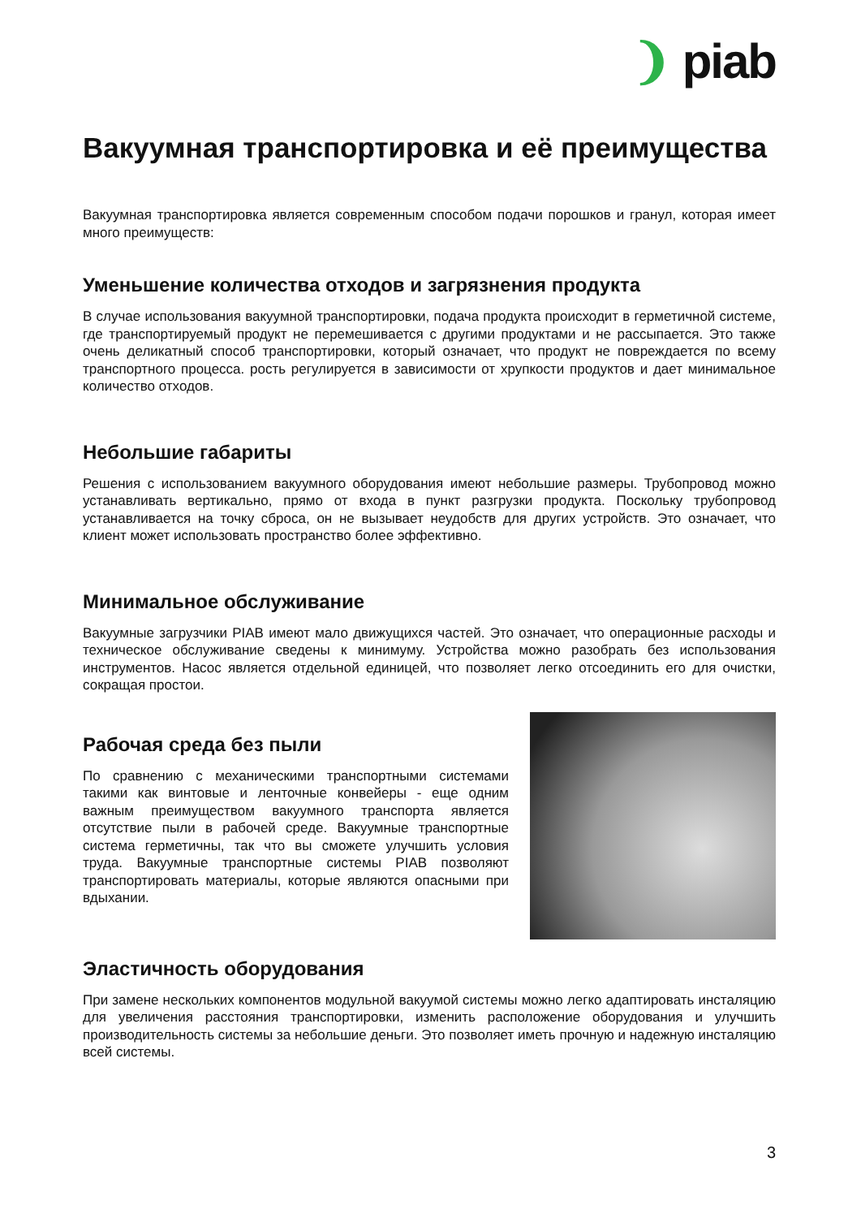❩ piab
Вакуумная транспортировка и её преимущества
Вакуумная транспортировка является современным способом подачи порошков и гранул, которая имеет много преимуществ:
Уменьшение количества отходов и загрязнения продукта
В случае использования вакуумной транспортировки, подача продукта происходит в герметичной системе, где транспортируемый продукт не перемешивается с другими продуктами и не рассыпается. Это также очень деликатный способ транспортировки, который означает, что продукт не повреждается по всему транспортного процесса. рость регулируется в зависимости от хрупкости продуктов и дает минимальное количество отходов.
Небольшие габариты
Решения с использованием вакуумного оборудования имеют небольшие размеры. Трубопровод можно устанавливать вертикально, прямо от входа в пункт разгрузки продукта. Поскольку трубопровод устанавливается на точку сброса, он не вызывает неудобств для других устройств. Это означает, что клиент может использовать пространство более эффективно.
Минимальное обслуживание
Вакуумные загрузчики PIAB имеют мало движущихся частей. Это означает, что операционные расходы и техническое обслуживание сведены к минимуму. Устройства можно разобрать без использования инструментов. Насос является отдельной единицей, что позволяет легко отсоединить его для очистки, сокращая простои.
Рабочая среда без пыли
По сравнению с механическими транспортными системами такими как винтовые и ленточные конвейеры - еще одним важным преимуществом вакуумного транспорта является отсутствие пыли в рабочей среде. Вакуумные транспортные система герметичны, так что вы сможете улучшить условия труда. Вакуумные транспортные системы PIAB позволяют транспортировать материалы, которые являются опасными при вдыхании.
Эластичность оборудования
При замене нескольких компонентов модульной вакуумой системы можно легко адаптировать инсталяцию для увеличения расстояния транспортировки, изменить расположение оборудования и улучшить производительность системы за небольшие деньги. Это позволяет иметь прочную и надежную инсталяцию всей системы.
3